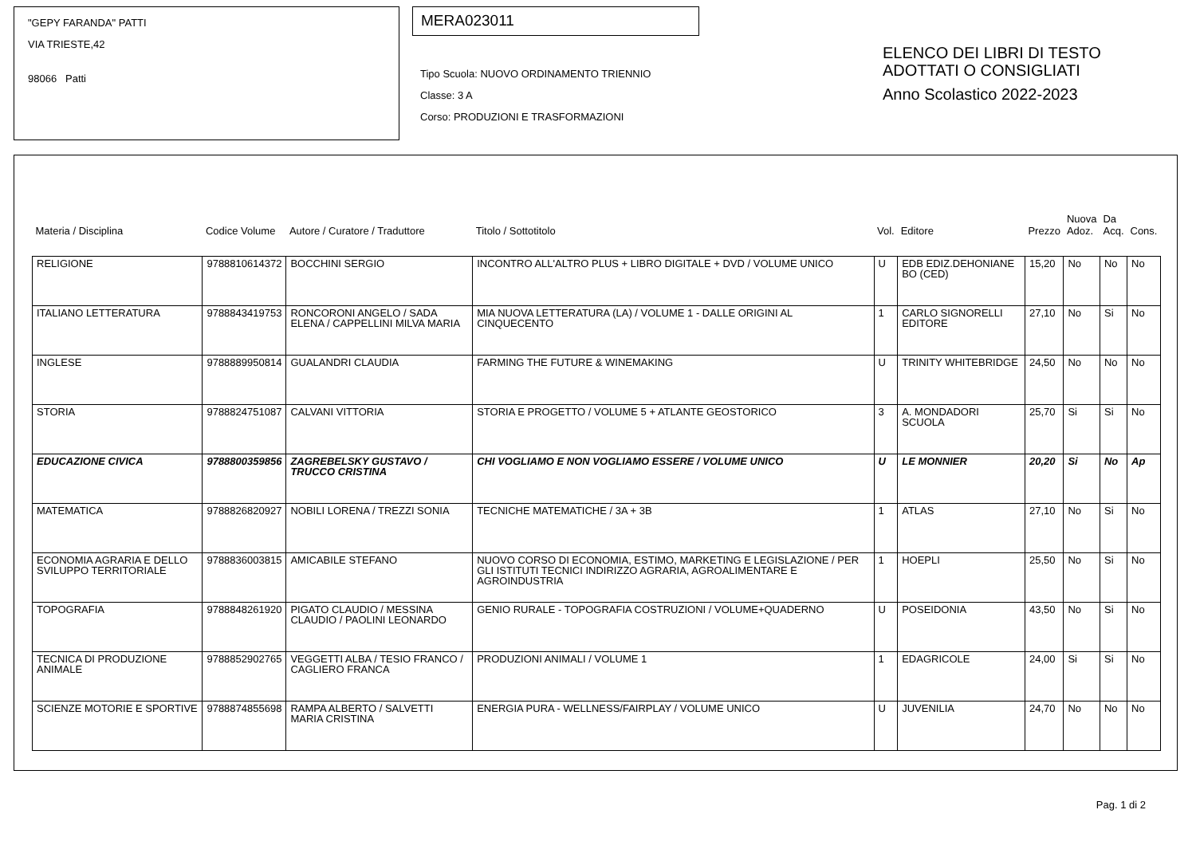"GEPY FARANDA" PATTI
VIA TRIESTE,42
98066 Patti
MERA023011
Tipo Scuola: NUOVO ORDINAMENTO TRIENNIO
Classe: 3 A
Corso: PRODUZIONI E TRASFORMAZIONI
ELENCO DEI LIBRI DI TESTO
ADOTTATI O CONSIGLIATI
Anno Scolastico 2022-2023
| Materia / Disciplina | Codice Volume | Autore / Curatore / Traduttore | Titolo / Sottotitolo | Vol. | Editore | Prezzo | Nuova Adoz. | Da Acq. | Cons. |
| --- | --- | --- | --- | --- | --- | --- | --- | --- | --- |
| RELIGIONE | 9788810614372 | BOCCHINI SERGIO | INCONTRO ALL'ALTRO PLUS + LIBRO DIGITALE + DVD / VOLUME UNICO | U | EDB EDIZ.DEHONIANE BO (CED) | 15,20 | No | No | No |
| ITALIANO LETTERATURA | 9788843419753 | RONCORONI ANGELO / SADA ELENA / CAPPELLINI MILVA MARIA | MIA NUOVA LETTERATURA (LA) / VOLUME 1 - DALLE ORIGINI AL CINQUECENTO | 1 | CARLO SIGNORELLI EDITORE | 27,10 | No | Si | No |
| INGLESE | 9788889950814 | GUALANDRI CLAUDIA | FARMING THE FUTURE & WINEMAKING | U | TRINITY WHITEBRIDGE | 24,50 | No | No | No |
| STORIA | 9788824751087 | CALVANI VITTORIA | STORIA E PROGETTO / VOLUME 5 + ATLANTE GEOSTORICO | 3 | A. MONDADORI SCUOLA | 25,70 | Si | Si | No |
| EDUCAZIONE CIVICA | 9788800359856 | ZAGREBELSKY GUSTAVO / TRUCCO CRISTINA | CHI VOGLIAMO E NON VOGLIAMO ESSERE / VOLUME UNICO | U | LE MONNIER | 20,20 | Si | No | Ap |
| MATEMATICA | 9788826820927 | NOBILI LORENA / TREZZI SONIA | TECNICHE MATEMATICHE / 3A + 3B | 1 | ATLAS | 27,10 | No | Si | No |
| ECONOMIA AGRARIA E DELLO SVILUPPO TERRITORIALE | 9788836003815 | AMICABILE STEFANO | NUOVO CORSO DI ECONOMIA, ESTIMO, MARKETING E LEGISLAZIONE / PER GLI ISTITUTI TECNICI INDIRIZZO AGRARIA, AGROALIMENTARE E AGROINDUSTRIA | 1 | HOEPLI | 25,50 | No | Si | No |
| TOPOGRAFIA | 9788848261920 | PIGATO CLAUDIO / MESSINA CLAUDIO / PAOLINI LEONARDO | GENIO RURALE - TOPOGRAFIA COSTRUZIONI / VOLUME+QUADERNO | U | POSEIDONIA | 43,50 | No | Si | No |
| TECNICA DI PRODUZIONE ANIMALE | 9788852902765 | VEGGETTI ALBA / TESIO FRANCO / CAGLIERO FRANCA | PRODUZIONI ANIMALI / VOLUME 1 | 1 | EDAGRICOLE | 24,00 | Si | Si | No |
| SCIENZE MOTORIE E SPORTIVE | 9788874855698 | RAMPA ALBERTO / SALVETTI MARIA CRISTINA | ENERGIA PURA - WELLNESS/FAIRPLAY / VOLUME UNICO | U | JUVENILIA | 24,70 | No | No | No |
Pag. 1 di 2